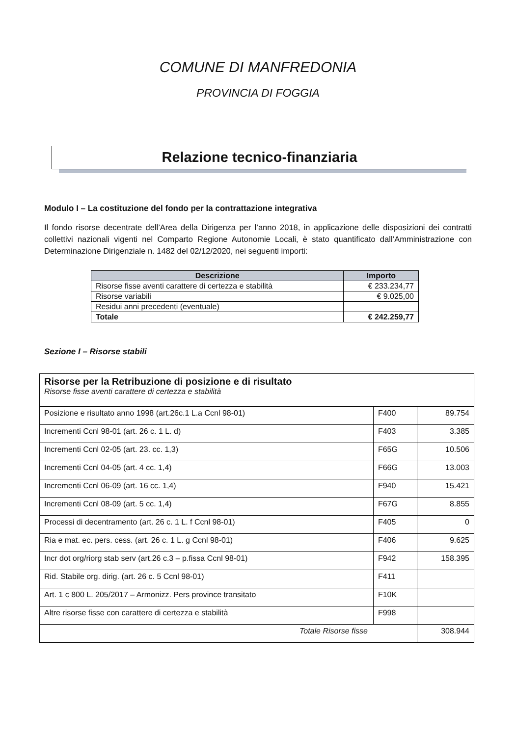COMUNE DI MANFREDONIA
PROVINCIA DI FOGGIA
Relazione tecnico-finanziaria
Modulo I – La costituzione del fondo per la contrattazione integrativa
Il fondo risorse decentrate dell’Area della Dirigenza per l’anno 2018, in applicazione delle disposizioni dei contratti collettivi nazionali vigenti nel Comparto Regione Autonomie Locali, è stato quantificato dall’Amministrazione con Determinazione Dirigenziale n. 1482 del 02/12/2020, nei seguenti importi:
| Descrizione | Importo |
| --- | --- |
| Risorse fisse aventi carattere di certezza e stabilità | € 233.234,77 |
| Risorse variabili | € 9.025,00 |
| Residui anni precedenti (eventuale) | |
| Totale | € 242.259,77 |
Sezione I – Risorse stabili
| Risorse per la Retribuzione di posizione e di risultato Risorse fisse aventi carattere di certezza e stabilità | | |
| Posizione e risultato anno 1998 (art.26c.1 L.a Ccnl 98-01) | F400 | 89.754 |
| Incrementi Ccnl 98-01 (art. 26 c. 1 L. d) | F403 | 3.385 |
| Incrementi Ccnl 02-05 (art. 23. cc. 1,3) | F65G | 10.506 |
| Incrementi Ccnl 04-05 (art. 4 cc. 1,4) | F66G | 13.003 |
| Incrementi Ccnl 06-09 (art. 16 cc. 1,4) | F940 | 15.421 |
| Incrementi Ccnl 08-09 (art. 5 cc. 1,4) | F67G | 8.855 |
| Processi di decentramento (art. 26 c. 1 L. f Ccnl 98-01) | F405 | 0 |
| Ria e mat. ec. pers. cess. (art. 26 c. 1 L. g Ccnl 98-01) | F406 | 9.625 |
| Incr dot org/riorg stab serv (art.26 c.3 – p.fissa Ccnl 98-01) | F942 | 158.395 |
| Rid. Stabile org. dirig. (art. 26 c. 5 Ccnl 98-01) | F411 | |
| Art. 1 c 800 L. 205/2017 – Armonizz. Pers province transitato | F10K | |
| Altre risorse fisse con carattere di certezza e stabilità | F998 | |
| Totale Risorse fisse | | 308.944 |